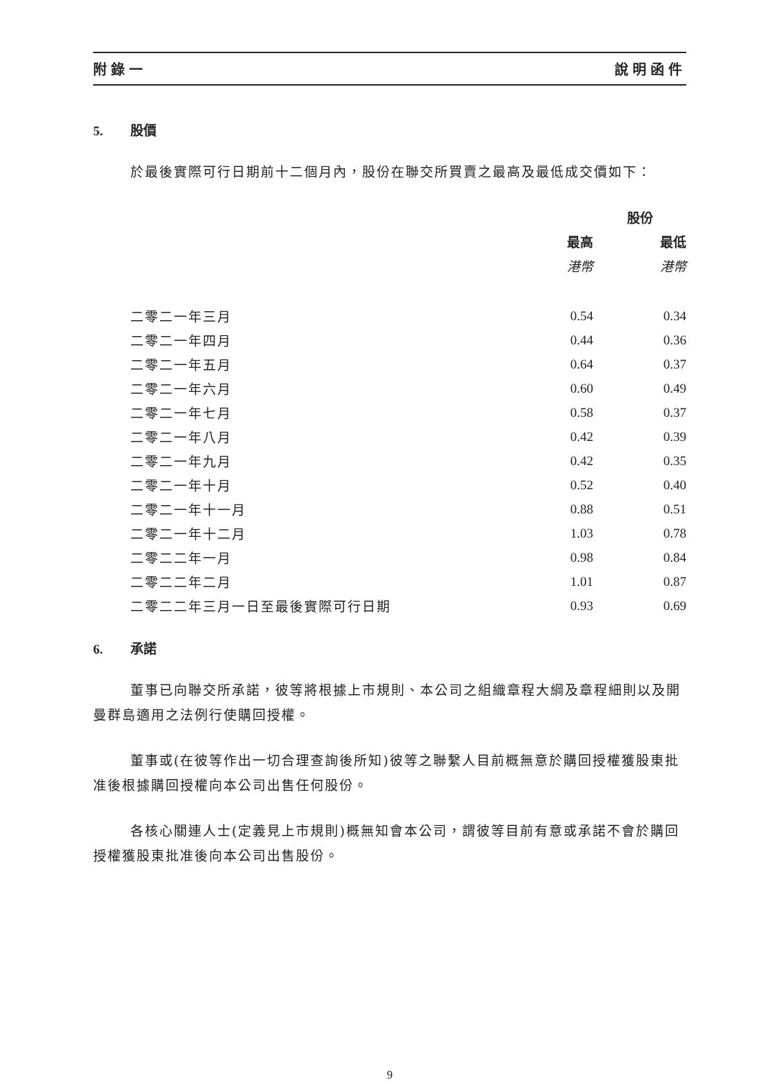附錄一 說明函件
5. 股價
於最後實際可行日期前十二個月內，股份在聯交所買賣之最高及最低成交價如下：
| | 股份 | |
| --- | --- | --- |
| | 最高 | 最低 |
| | 港幣 | 港幣 |
| 二零二一年三月 | 0.54 | 0.34 |
| 二零二一年四月 | 0.44 | 0.36 |
| 二零二一年五月 | 0.64 | 0.37 |
| 二零二一年六月 | 0.60 | 0.49 |
| 二零二一年七月 | 0.58 | 0.37 |
| 二零二一年八月 | 0.42 | 0.39 |
| 二零二一年九月 | 0.42 | 0.35 |
| 二零二一年十月 | 0.52 | 0.40 |
| 二零二一年十一月 | 0.88 | 0.51 |
| 二零二一年十二月 | 1.03 | 0.78 |
| 二零二二年一月 | 0.98 | 0.84 |
| 二零二二年二月 | 1.01 | 0.87 |
| 二零二二年三月一日至最後實際可行日期 | 0.93 | 0.69 |
6. 承諾
董事已向聯交所承諾，彼等將根據上市規則、本公司之組織章程大綱及章程細則以及開曼群島適用之法例行使購回授權。
董事或(在彼等作出一切合理查詢後所知)彼等之聯繫人目前概無意於購回授權獲股東批准後根據購回授權向本公司出售任何股份。
各核心關連人士(定義見上市規則)概無知會本公司，謂彼等目前有意或承諾不會於購回授權獲股東批准後向本公司出售股份。
9